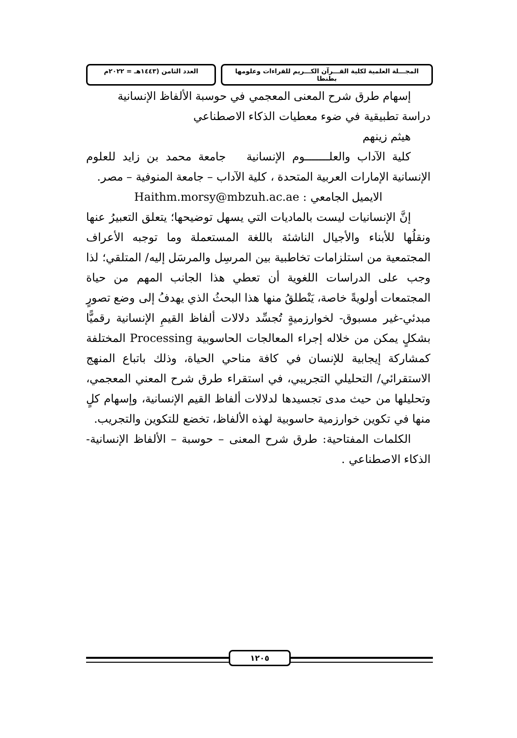المجـــلة العلمية لكلية القـــرآن الكـــريم للقراءات وعلومها بطنطا
العدد الثامن (١٤٤٣هـ = ٢٠٢٢م
إسهام طرق شرح المعنى المعجمي في حوسبة الألفاظ الإنسانية
دراسة تطبيقية في ضوء معطيات الذكاء الاصطناعي
هيثم زينهم
كلية الآداب والعلـــــــوم الإنسانية جامعة محمد بن زايد للعلوم الإنسانية الإمارات العربية المتحدة ، كلية الآداب – جامعة المنوفية – مصر.
الايميل الجامعي : Haithm.morsy@mbzuh.ac.ae
إنَّ الإنسانيات ليست بالماديات التي يسهل توضيحها؛ يتعلق التعبيرُ عنها ونقلُها للأبناء والأجيال الناشئة باللغة المستعملة وما توجبه الأعراف المجتمعية من استلزامات تخاطبية بين المرسِل والمرسَل إليه/ المتلقي؛ لذا وجب على الدراسات اللغوية أن تعطي هذا الجانب المهم من حياة المجتمعات أولويةً خاصة، يَنْطلقُ منها هذا البحثُ الذي يهدفُ إلى وضع تصورٍ مبدئي-غير مسبوق- لخوارزميةٍ تُجسِّد دلالات ألفاظ القيمِ الإنسانية رقميًّا بشكلٍ يمكن من خلاله إجراء المعالجات الحاسوبية Processing المختلفة كمشاركة إيجابية للإنسان في كافة مناحي الحياة، وذلك باتباع المنهج الاستقرائي/ التحليلي التجريبي، في استقراء طرق شرح المعني المعجمي، وتحليلها من حيث مدى تجسيدها لدلالات ألفاظ القيم الإنسانية، وإسهام كلٍ منها في تكوين خوارزمية حاسوبية لهذه الألفاظ، تخضع للتكوين والتجريب.
الكلمات المفتاحية: طرق شرح المعنى – حوسبة – الألفاظ الإنسانية- الذكاء الاصطناعي .
١٢٠٥